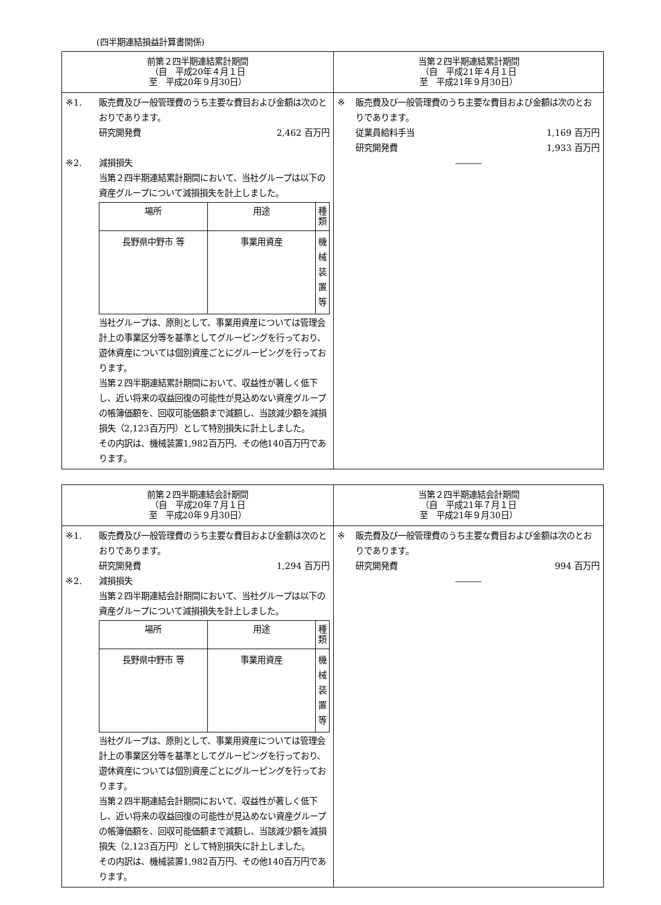(四半期連結損益計算書関係)
| 前第２四半期連結累計期間 （自 平成20年４月１日 至 平成20年９月30日） | 当第２四半期連結累計期間 （自 平成21年４月１日 至 平成21年９月30日） |
| --- | --- |
| ※1. 販売費及び一般管理費のうち主要な費目および金額は次のとおりであります。 研究開発費 2,462 百万円 ※2. 減損損失 当第２四半期連結累計期間において、当社グループは以下の資産グループについて減損損失を計上しました。 / 場所 / 用途 / 種類 / / --- / --- / --- / / 長野県中野市 等 / 事業用資産 / 機械装置 等 / 当社グループは、原則として、事業用資産については管理会計上の事業区分等を基準としてグルーピングを行っており、遊休資産については個別資産ごとにグルーピングを行っております。 当第２四半期連結累計期間において、収益性が著しく低下し、近い将来の収益回復の可能性が見込めない資産グループの帳簿価額を、回収可能価額まで減額し、当該減少額を減損損失（2,123百万円）として特別損失に計上しました。 その内訳は、機械装置1,982百万円、その他140百万円であります。 | ※ 販売費及び一般管理費のうち主要な費目および金額は次のとおりであります。 従業員給料手当 1,169 百万円 研究開発費 1,933 百万円 ――― |
| 前第２四半期連結会計期間 （自 平成20年７月１日 至 平成20年９月30日） | 当第２四半期連結会計期間 （自 平成21年７月１日 至 平成21年９月30日） |
| --- | --- |
| ※1. 販売費及び一般管理費のうち主要な費目および金額は次のとおりであります。 研究開発費 1,294 百万円 ※2. 減損損失 当第２四半期連結会計期間において、当社グループは以下の資産グループについて減損損失を計上しました。 / 場所 / 用途 / 種類 / / --- / --- / --- / / 長野県中野市 等 / 事業用資産 / 機械装置 等 / 当社グループは、原則として、事業用資産については管理会計上の事業区分等を基準としてグルーピングを行っており、遊休資産については個別資産ごとにグルーピングを行っております。 当第２四半期連結会計期間において、収益性が著しく低下し、近い将来の収益回復の可能性が見込めない資産グループの帳簿価額を、回収可能価額まで減額し、当該減少額を減損損失（2,123百万円）として特別損失に計上しました。 その内訳は、機械装置1,982百万円、その他140百万円であります。 | ※ 販売費及び一般管理費のうち主要な費目および金額は次のとおりであります。 研究開発費 994 百万円 ――― |